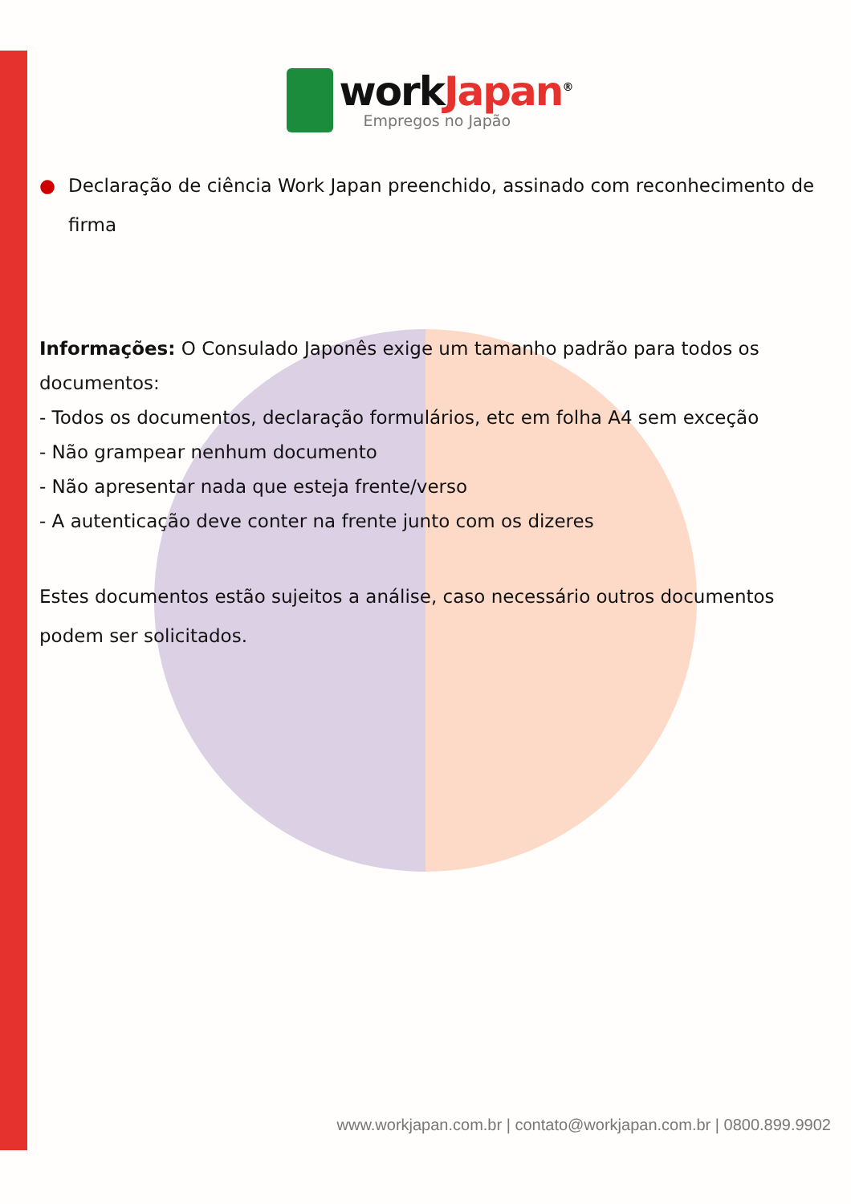workJapan<sup>®</sup>
Empregos no Japão
● Declaração de ciência Work Japan preenchido, assinado com reconhecimento de firma
Informações: O Consulado Japonês exige um tamanho padrão para todos os documentos:
- Todos os documentos, declaração formulários, etc em folha A4 sem exceção
- Não grampear nenhum documento
- Não apresentar nada que esteja frente/verso
- A autenticação deve conter na frente junto com os dizeres
Estes documentos estão sujeitos a análise, caso necessário outros documentos podem ser solicitados.
www.workjapan.com.br | contato@workjapan.com.br | 0800.899.9902